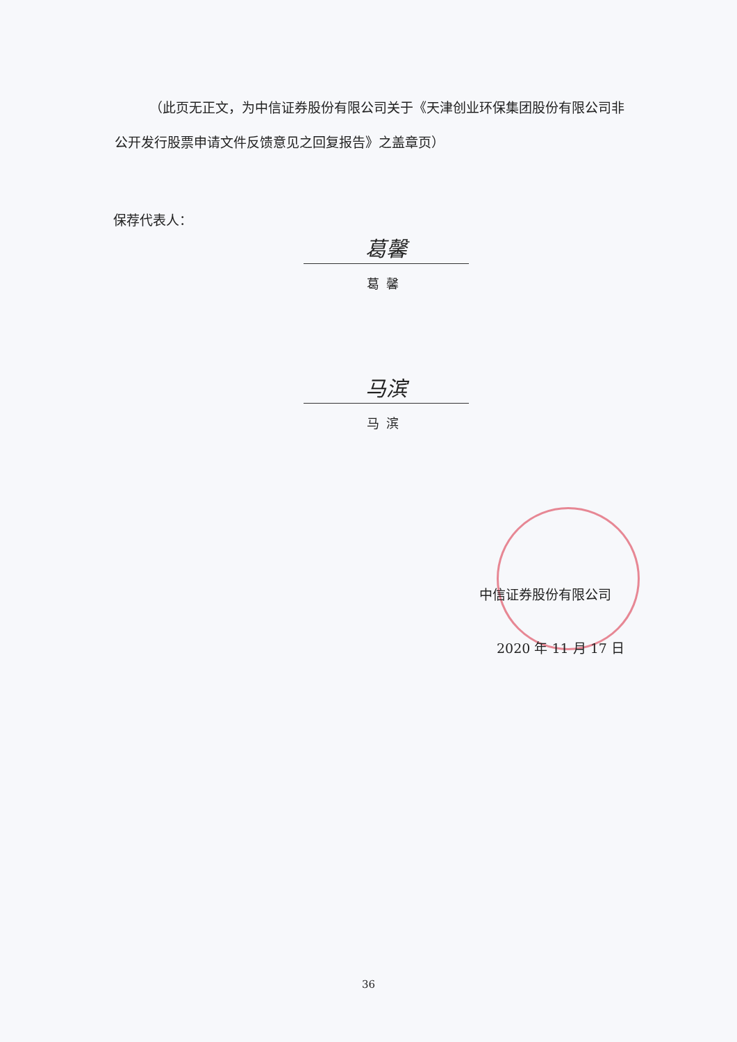（此页无正文，为中信证券股份有限公司关于《天津创业环保集团股份有限公司非公开发行股票申请文件反馈意见之回复报告》之盖章页）
保荐代表人：
葛馨
葛馨
马滨
马滨
中信证券股份有限公司
2020 年 11 月 17 日
36